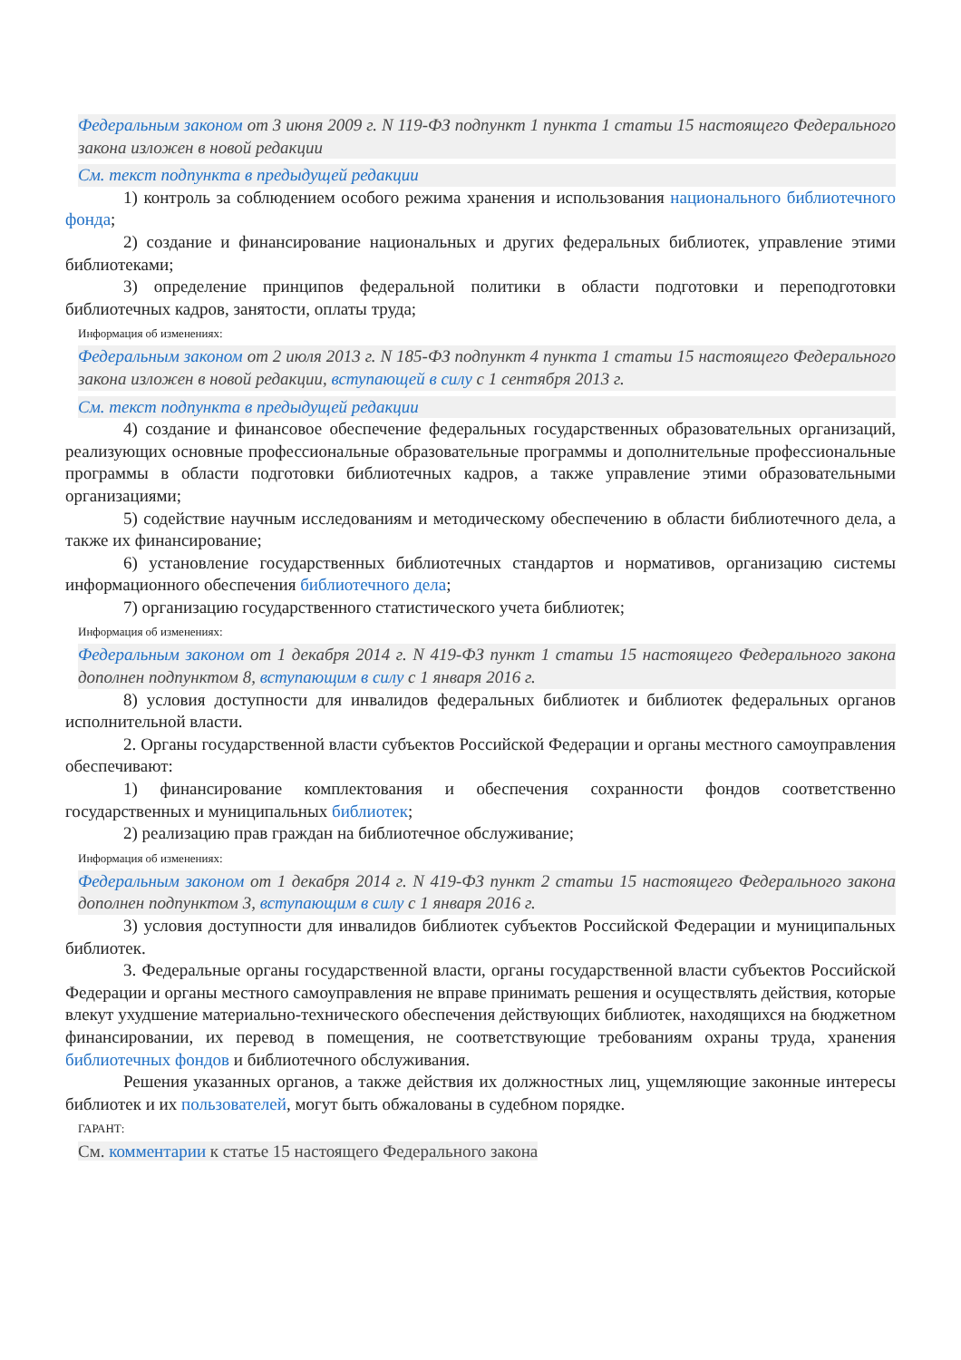Федеральным законом от 3 июня 2009 г. N 119-ФЗ подпункт 1 пункта 1 статьи 15 настоящего Федерального закона изложен в новой редакции
См. текст подпункта в предыдущей редакции
1) контроль за соблюдением особого режима хранения и использования национального библиотечного фонда;
2) создание и финансирование национальных и других федеральных библиотек, управление этими библиотеками;
3) определение принципов федеральной политики в области подготовки и переподготовки библиотечных кадров, занятости, оплаты труда;
Информация об изменениях:
Федеральным законом от 2 июля 2013 г. N 185-ФЗ подпункт 4 пункта 1 статьи 15 настоящего Федерального закона изложен в новой редакции, вступающей в силу с 1 сентября 2013 г.
См. текст подпункта в предыдущей редакции
4) создание и финансовое обеспечение федеральных государственных образовательных организаций, реализующих основные профессиональные образовательные программы и дополнительные профессиональные программы в области подготовки библиотечных кадров, а также управление этими образовательными организациями;
5) содействие научным исследованиям и методическому обеспечению в области библиотечного дела, а также их финансирование;
6) установление государственных библиотечных стандартов и нормативов, организацию системы информационного обеспечения библиотечного дела;
7) организацию государственного статистического учета библиотек;
Информация об изменениях:
Федеральным законом от 1 декабря 2014 г. N 419-ФЗ пункт 1 статьи 15 настоящего Федерального закона дополнен подпунктом 8, вступающим в силу с 1 января 2016 г.
8) условия доступности для инвалидов федеральных библиотек и библиотек федеральных органов исполнительной власти.
2. Органы государственной власти субъектов Российской Федерации и органы местного самоуправления обеспечивают:
1) финансирование комплектования и обеспечения сохранности фондов соответственно государственных и муниципальных библиотек;
2) реализацию прав граждан на библиотечное обслуживание;
Информация об изменениях:
Федеральным законом от 1 декабря 2014 г. N 419-ФЗ пункт 2 статьи 15 настоящего Федерального закона дополнен подпунктом 3, вступающим в силу с 1 января 2016 г.
3) условия доступности для инвалидов библиотек субъектов Российской Федерации и муниципальных библиотек.
3. Федеральные органы государственной власти, органы государственной власти субъектов Российской Федерации и органы местного самоуправления не вправе принимать решения и осуществлять действия, которые влекут ухудшение материально-технического обеспечения действующих библиотек, находящихся на бюджетном финансировании, их перевод в помещения, не соответствующие требованиям охраны труда, хранения библиотечных фондов и библиотечного обслуживания.
Решения указанных органов, а также действия их должностных лиц, ущемляющие законные интересы библиотек и их пользователей, могут быть обжалованы в судебном порядке.
ГАРАНТ:
См. комментарии к статье 15 настоящего Федерального закона